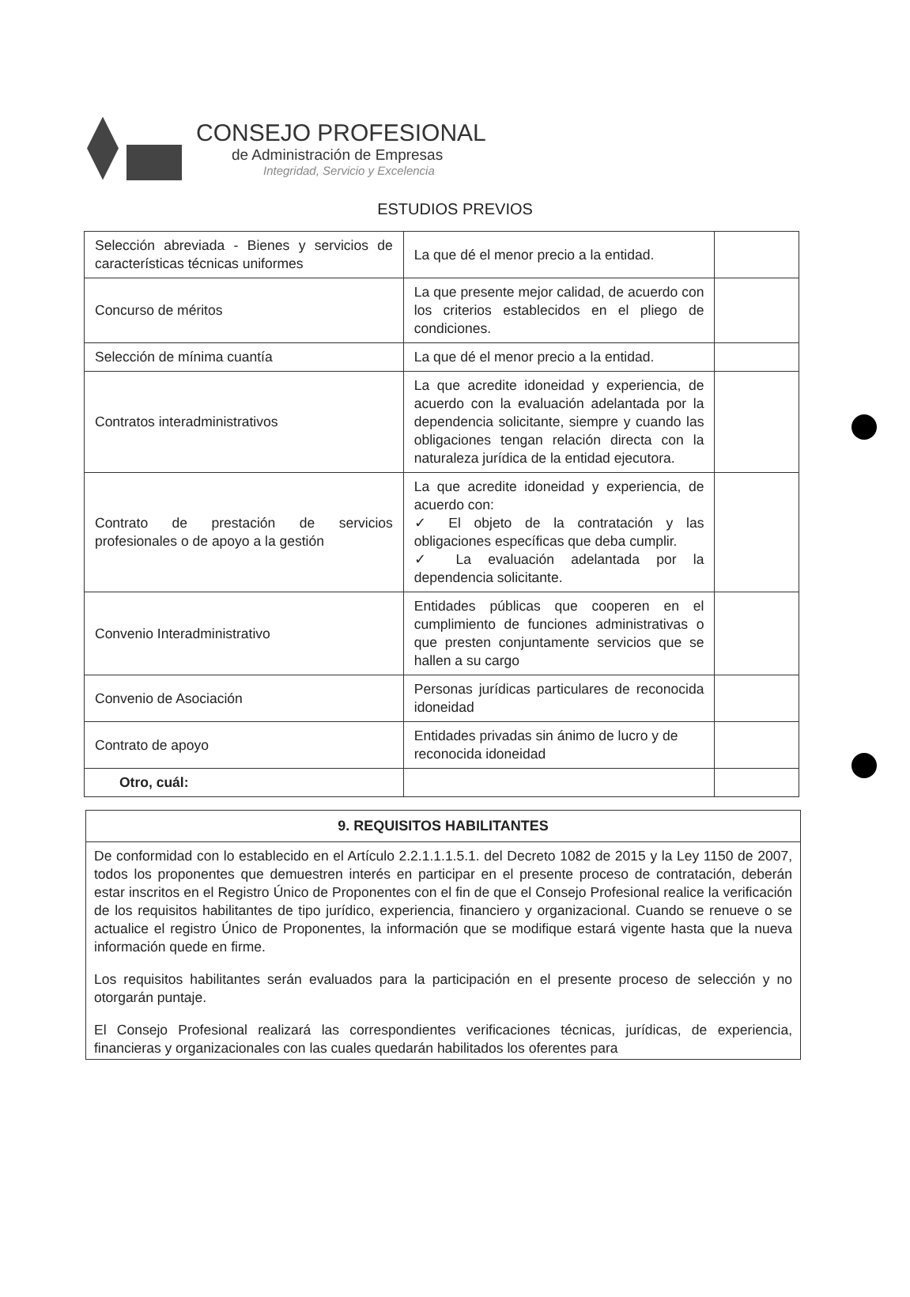CONSEJO PROFESIONAL
de Administración de Empresas
Integridad, Servicio y Excelencia
ESTUDIOS PREVIOS
| Selección abreviada - Bienes y servicios de características técnicas uniformes | La que dé el menor precio a la entidad. | |
| Concurso de méritos | La que presente mejor calidad, de acuerdo con los criterios establecidos en el pliego de condiciones. | |
| Selección de mínima cuantía | La que dé el menor precio a la entidad. | |
| Contratos interadministrativos | La que acredite idoneidad y experiencia, de acuerdo con la evaluación adelantada por la dependencia solicitante, siempre y cuando las obligaciones tengan relación directa con la naturaleza jurídica de la entidad ejecutora. | |
| Contrato de prestación de servicios profesionales o de apoyo a la gestión | La que acredite idoneidad y experiencia, de acuerdo con: ✓ El objeto de la contratación y las obligaciones específicas que deba cumplir. ✓ La evaluación adelantada por la dependencia solicitante. | |
| Convenio Interadministrativo | Entidades públicas que cooperen en el cumplimiento de funciones administrativas o que presten conjuntamente servicios que se hallen a su cargo | |
| Convenio de Asociación | Personas jurídicas particulares de reconocida idoneidad | |
| Contrato de apoyo | Entidades privadas sin ánimo de lucro y de reconocida idoneidad | |
| Otro, cuál: | | |
9. REQUISITOS HABILITANTES
De conformidad con lo establecido en el Artículo 2.2.1.1.1.5.1. del Decreto 1082 de 2015 y la Ley 1150 de 2007, todos los proponentes que demuestren interés en participar en el presente proceso de contratación, deberán estar inscritos en el Registro Único de Proponentes con el fin de que el Consejo Profesional realice la verificación de los requisitos habilitantes de tipo jurídico, experiencia, financiero y organizacional. Cuando se renueve o se actualice el registro Único de Proponentes, la información que se modifique estará vigente hasta que la nueva información quede en firme.
Los requisitos habilitantes serán evaluados para la participación en el presente proceso de selección y no otorgarán puntaje.
El Consejo Profesional realizará las correspondientes verificaciones técnicas, jurídicas, de experiencia, financieras y organizacionales con las cuales quedarán habilitados los oferentes para